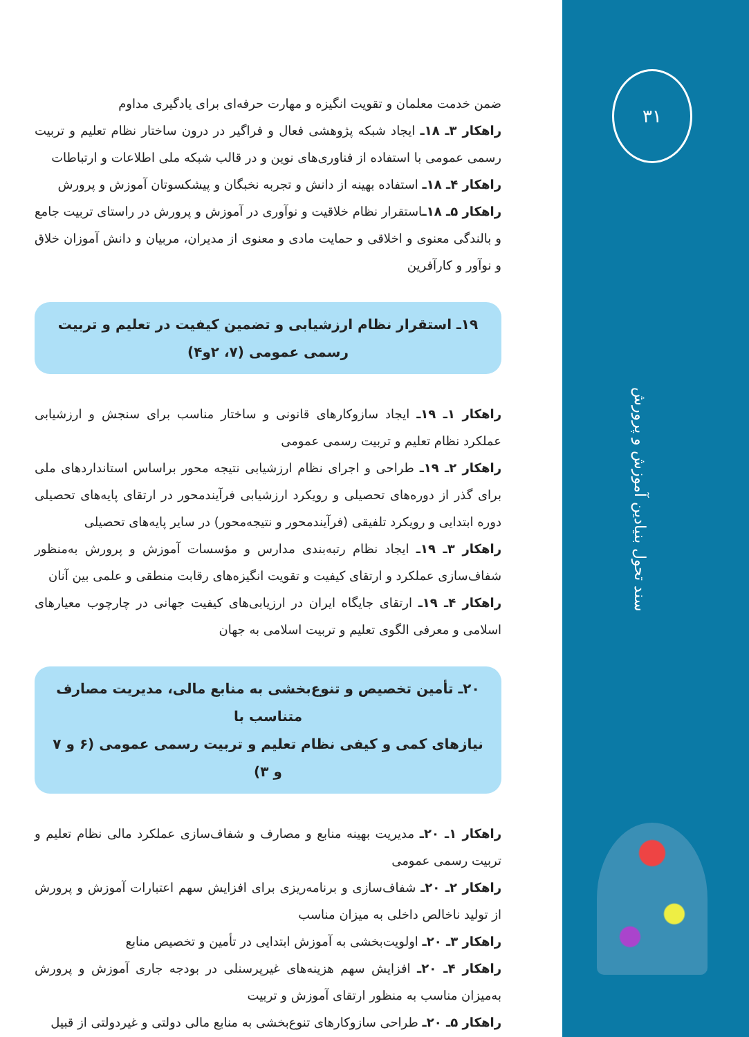۳۱
سند تحول بنیادین آموزش و پرورش
ضمن خدمت معلمان و تقویت انگیزه و مهارت حرفه‌ای برای یادگیری مداوم
راهکار ۳ـ ۱۸ـ ایجاد شبکه پژوهشی فعال و فراگیر در درون ساختار نظام تعلیم و تربیت رسمی عمومی با استفاده از فناوری‌های نوین و در قالب شبکه ملی اطلاعات و ارتباطات
راهکار ۴ـ ۱۸ـ استفاده بهینه از دانش و تجربه نخبگان و پیشکسوتان آموزش و پرورش
راهکار ۵ـ ۱۸ـاستقرار نظام خلاقیت و نوآوری در آموزش و پرورش در راستای تربیت جامع و بالندگی معنوی و اخلاقی و حمایت مادی و معنوی از مدیران، مربیان و دانش آموزان خلاق و نوآور و کارآفرین
۱۹ـ استقرار نظام ارزشیابی و تضمین کیفیت در تعلیم و تربیت
رسمی عمومی (۷، ۲و۴)
راهکار ۱ـ ۱۹ـ ایجاد سازوکارهای قانونی و ساختار مناسب برای سنجش و ارزشیابی عملکرد نظام تعلیم و تربیت رسمی عمومی
راهکار ۲ـ ۱۹ـ طراحی و اجرای نظام ارزشیابی نتیجه محور براساس استانداردهای ملی برای گذر از دوره‌های تحصیلی و رویکرد ارزشیابی فرآیندمحور در ارتقای پایه‌های تحصیلی دوره ابتدایی و رویکرد تلفیقی (فرآیندمحور و نتیجه‌محور) در سایر پایه‌های تحصیلی
راهکار ۳ـ ۱۹ـ ایجاد نظام رتبه‌بندی مدارس و مؤسسات آموزش و پرورش به‌منظور شفاف‌سازی عملکرد و ارتقای کیفیت و تقویت انگیزه‌های رقابت منطقی و علمی بین آنان
راهکار ۴ـ ۱۹ـ ارتقای جایگاه ایران در ارزیابی‌های کیفیت جهانی در چارچوب معیارهای اسلامی و معرفی الگوی تعلیم و تربیت اسلامی به جهان
۲۰ـ تأمین تخصیص و تنوع‌بخشی به منابع مالی، مدیریت مصارف متناسب با
نیازهای کمی و کیفی نظام تعلیم و تربیت رسمی عمومی (۶ و ۷ و ۳)
راهکار ۱ـ ۲۰ـ مدیریت بهینه منابع و مصارف و شفاف‌سازی عملکرد مالی نظام تعلیم و تربیت رسمی عمومی
راهکار ۲ـ ۲۰ـ شفاف‌سازی و برنامه‌ریزی برای افزایش سهم اعتبارات آموزش و پرورش از تولید ناخالص داخلی به میزان مناسب
راهکار ۳ـ ۲۰ـ اولویت‌بخشی به آموزش ابتدایی در تأمین و تخصیص منابع
راهکار ۴ـ ۲۰ـ افزایش سهم هزینه‌های غیرپرسنلی در بودجه جاری آموزش و پرورش به‌میزان مناسب به منظور ارتقای آموزش و تربیت
راهکار ۵ـ ۲۰ـ طراحی سازوکارهای تنوع‌بخشی به منابع مالی دولتی و غیردولتی از قبیل